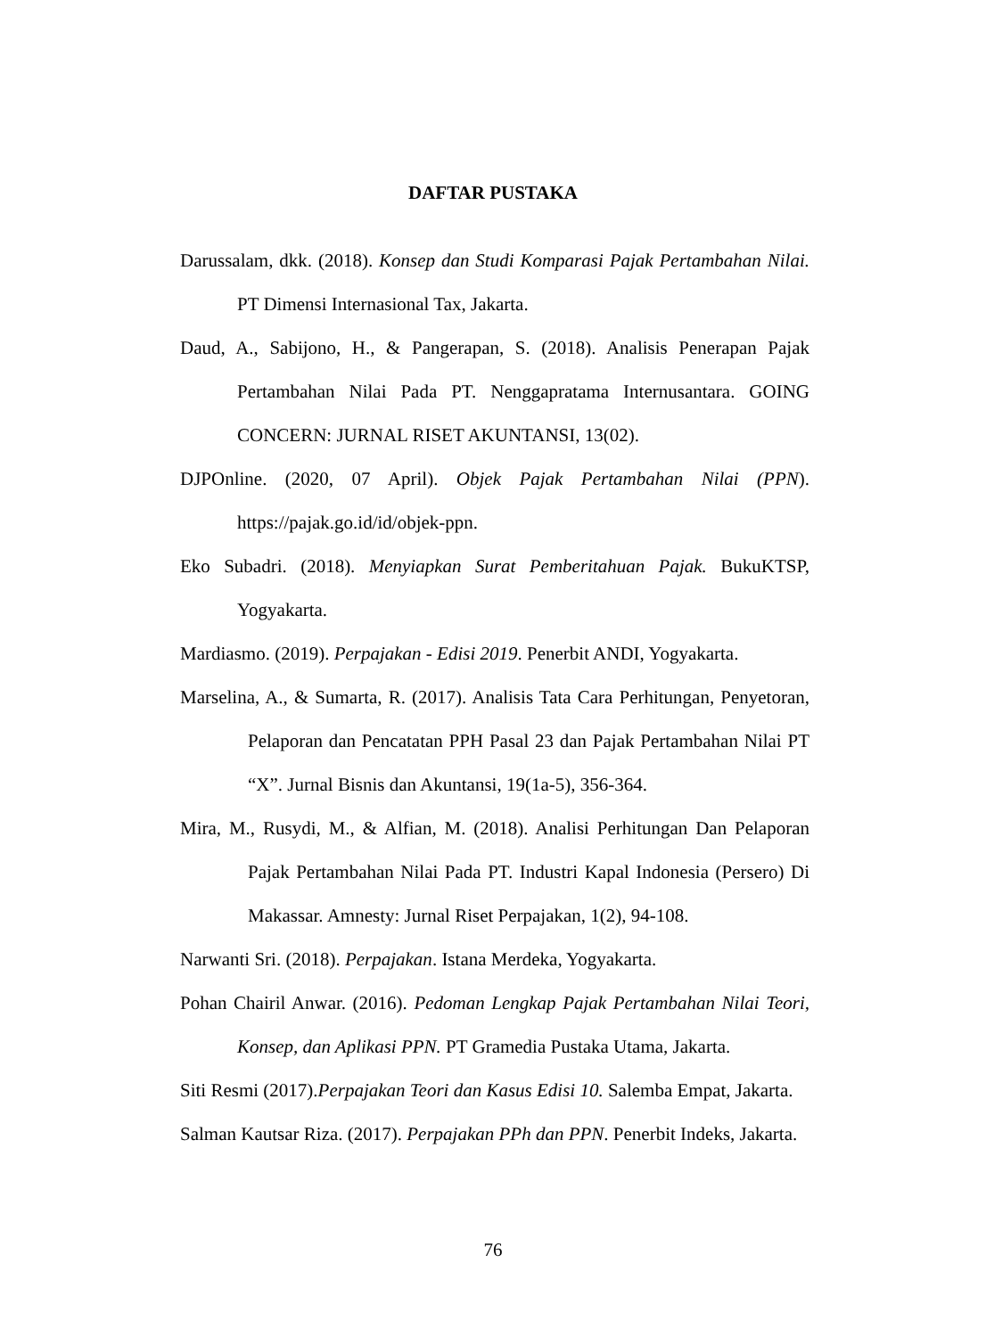DAFTAR PUSTAKA
Darussalam, dkk. (2018). Konsep dan Studi Komparasi Pajak Pertambahan Nilai. PT Dimensi Internasional Tax, Jakarta.
Daud, A., Sabijono, H., & Pangerapan, S. (2018). Analisis Penerapan Pajak Pertambahan Nilai Pada PT. Nenggapratama Internusantara. GOING CONCERN: JURNAL RISET AKUNTANSI, 13(02).
DJPOnline. (2020, 07 April). Objek Pajak Pertambahan Nilai (PPN). https://pajak.go.id/id/objek-ppn.
Eko Subadri. (2018). Menyiapkan Surat Pemberitahuan Pajak. BukuKTSP, Yogyakarta.
Mardiasmo. (2019). Perpajakan - Edisi 2019. Penerbit ANDI, Yogyakarta.
Marselina, A., & Sumarta, R. (2017). Analisis Tata Cara Perhitungan, Penyetoran, Pelaporan dan Pencatatan PPH Pasal 23 dan Pajak Pertambahan Nilai PT “X”. Jurnal Bisnis dan Akuntansi, 19(1a-5), 356-364.
Mira, M., Rusydi, M., & Alfian, M. (2018). Analisi Perhitungan Dan Pelaporan Pajak Pertambahan Nilai Pada PT. Industri Kapal Indonesia (Persero) Di Makassar. Amnesty: Jurnal Riset Perpajakan, 1(2), 94-108.
Narwanti Sri. (2018). Perpajakan. Istana Merdeka, Yogyakarta.
Pohan Chairil Anwar. (2016). Pedoman Lengkap Pajak Pertambahan Nilai Teori, Konsep, dan Aplikasi PPN. PT Gramedia Pustaka Utama, Jakarta.
Siti Resmi (2017).Perpajakan Teori dan Kasus Edisi 10. Salemba Empat, Jakarta.
Salman Kautsar Riza. (2017). Perpajakan PPh dan PPN. Penerbit Indeks, Jakarta.
76